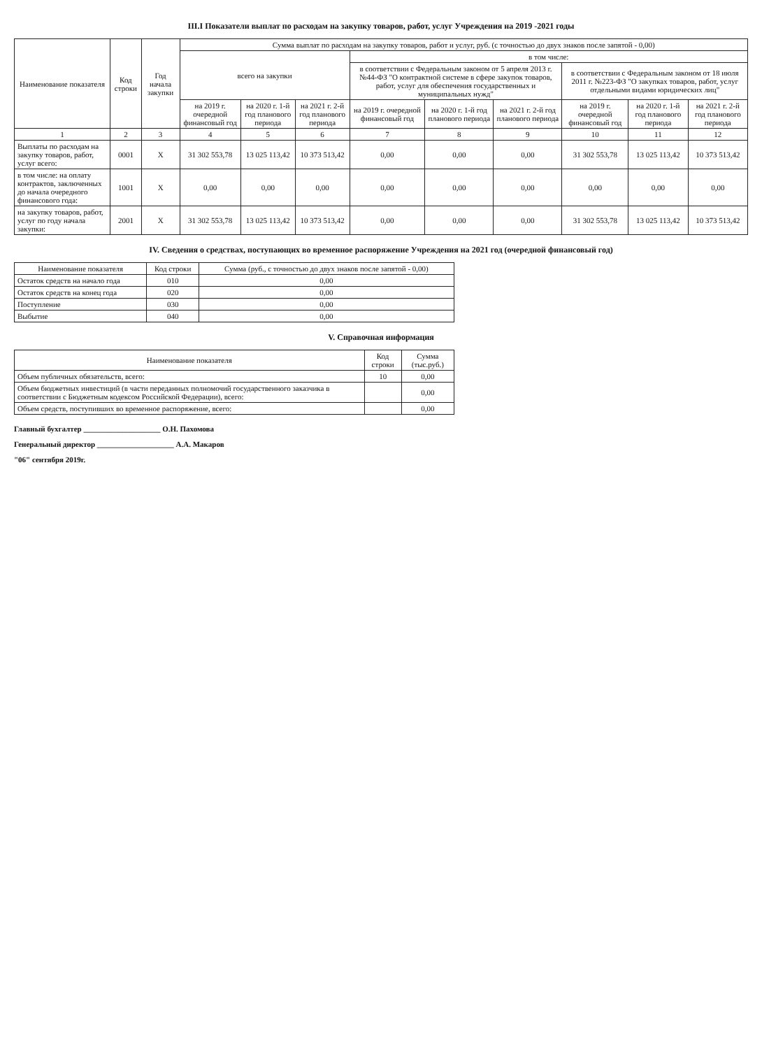III.I Показатели выплат по расходам на закупку товаров, работ, услуг Учреждения на 2019 -2021 годы
| Наименование показателя | Код строки | Год начала закупки | Сумма выплат по расходам на закупку товаров, работ и услуг, руб. (с точностью до двух знаков после запятой - 0,00) | | | | | | | | |
| --- | --- | --- | --- | --- | --- | --- | --- | --- | --- | --- | --- |
| | | | всего на закупки | | | в том числе: | | | | | |
| | | | | | | в соответствии с Федеральным законом от 5 апреля 2013 г. №44-ФЗ "О контрактной системе в сфере закупок товаров, работ, услуг для обеспечения государственных и муниципальных нужд" | | | в соответствии с Федеральным законом от 18 июля 2011 г. №223-ФЗ "О закупках товаров, работ, услуг отдельными видами юридических лиц" | | |
| | | | на 2019 г. очередной финансовый год | на 2020 г. 1-й год планового периода | на 2021 г. 2-й год планового периода | на 2019 г. очередной финансовый год | на 2020 г. 1-й год планового периода | на 2021 г. 2-й год планового периода | на 2019 г. очередной финансовый год | на 2020 г. 1-й год планового периода | на 2021 г. 2-й год планового периода |
| 1 | 2 | 3 | 4 | 5 | 6 | 7 | 8 | 9 | 10 | 11 | 12 |
| Выплаты по расходам на закупку товаров, работ, услуг всего: | 0001 | X | 31 302 553,78 | 13 025 113,42 | 10 373 513,42 | 0,00 | 0,00 | 0,00 | 31 302 553,78 | 13 025 113,42 | 10 373 513,42 |
| в том числе: на оплату контрактов, заключенных до начала очередного финансового года: | 1001 | X | 0,00 | 0,00 | 0,00 | 0,00 | 0,00 | 0,00 | 0,00 | 0,00 | 0,00 |
| на закупку товаров, работ, услуг по году начала закупки: | 2001 | X | 31 302 553,78 | 13 025 113,42 | 10 373 513,42 | 0,00 | 0,00 | 0,00 | 31 302 553,78 | 13 025 113,42 | 10 373 513,42 |
IV. Сведения о средствах, поступающих во временное распоряжение Учреждения на 2021 год (очередной финансовый год)
| Наименование показателя | Код строки | Сумма (руб., с точностью до двух знаков после запятой - 0,00) |
| --- | --- | --- |
| Остаток средств на начало года | 010 | 0,00 |
| Остаток средств на конец года | 020 | 0,00 |
| Поступление | 030 | 0,00 |
| Выбытие | 040 | 0,00 |
V. Справочная информация
| Наименование показателя | Код строки | Сумма (тыс.руб.) |
| --- | --- | --- |
| Объем публичных обязательств, всего: | 10 | 0,00 |
| Объем бюджетных инвестиций (в части переданных полномочий государственного заказчика в соответствии с Бюджетным кодексом Российской Федерации), всего: | | 0,00 |
| Объем средств, поступивших во временное распоряжение, всего: | | 0,00 |
Главный бухгалтер ____________________ О.Н. Пахомова
Генеральный директор ____________________ А.А. Макаров
"06" сентября 2019г.